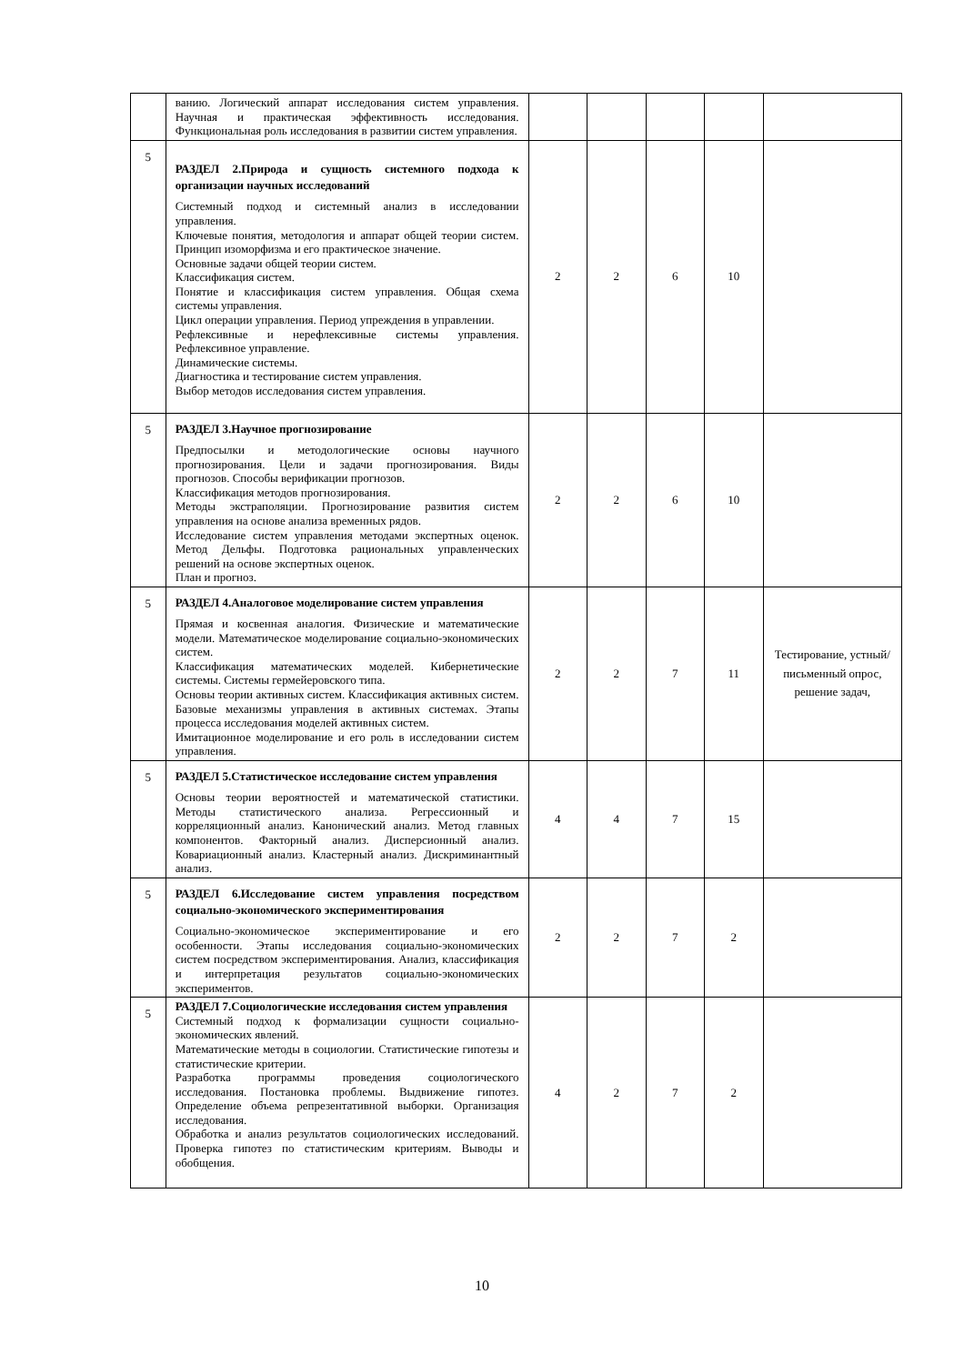| | ванию. Логический аппарат исследования систем управления. Научная и практическая эффективность исследования. Функциональная роль исследования в развитии систем управления. | | | | | |
| 5 | РАЗДЕЛ 2.Природа и сущность системного подхода к организации научных исследований Системный подход и системный анализ в исследовании управления. Ключевые понятия, методология и аппарат общей теории систем. Принцип изоморфизма и его практическое значение. Основные задачи общей теории систем. Классификация систем. Понятие и классификация систем управления. Общая схема системы управления. Цикл операции управления. Период упреждения в управлении. Рефлексивные и нерефлексивные системы управления. Рефлексивное управление. Динамические системы. Диагностика и тестирование систем управления. Выбор методов исследования систем управления. | 2 | 2 | 6 | 10 | |
| 5 | РАЗДЕЛ 3.Научное прогнозирование Предпосылки и методологические основы научного прогнозирования. Цели и задачи прогнозирования. Виды прогнозов. Способы верификации прогнозов. Классификация методов прогнозирования. Методы экстраполяции. Прогнозирование развития систем управления на основе анализа временных рядов. Исследование систем управления методами экспертных оценок. Метод Дельфы. Подготовка рациональных управленческих решений на основе экспертных оценок. План и прогноз. | 2 | 2 | 6 | 10 | |
| 5 | РАЗДЕЛ 4.Аналоговое моделирование систем управления Прямая и косвенная аналогия. Физические и математические модели. Математическое моделирование социально-экономических систем. Классификация математических моделей. Кибернетические системы. Системы гермейеровского типа. Основы теории активных систем. Классификация активных систем. Базовые механизмы управления в активных системах. Этапы процесса исследования моделей активных систем. Имитационное моделирование и его роль в исследовании систем управления. | 2 | 2 | 7 | 11 | Тестирование, устный/письменный опрос, решение задач, |
| 5 | РАЗДЕЛ 5.Статистическое исследование систем управления Основы теории вероятностей и математической статистики. Методы статистического анализа. Регрессионный и корреляционный анализ. Канонический анализ. Метод главных компонентов. Факторный анализ. Дисперсионный анализ. Ковариационный анализ. Кластерный анализ. Дискриминантный анализ. | 4 | 4 | 7 | 15 | |
| 5 | РАЗДЕЛ 6.Исследование систем управления посредством социально-экономического экспериментирования Социально-экономическое экспериментирование и его особенности. Этапы исследования социально-экономических систем посредством экспериментирования. Анализ, классификация и интерпретация результатов социально-экономических экспериментов. | 2 | 2 | 7 | 2 | |
| 5 | РАЗДЕЛ 7.Социологические исследования систем управления Системный подход к формализации сущности социально-экономических явлений. Математические методы в социологии. Статистические гипотезы и статистические критерии. Разработка программы проведения социологического исследования. Постановка проблемы. Выдвижение гипотез. Определение объема репрезентативной выборки. Организация исследования. Обработка и анализ результатов социологических исследований. Проверка гипотез по статистическим критериям. Выводы и обобщения. | 4 | 2 | 7 | 2 | |
10